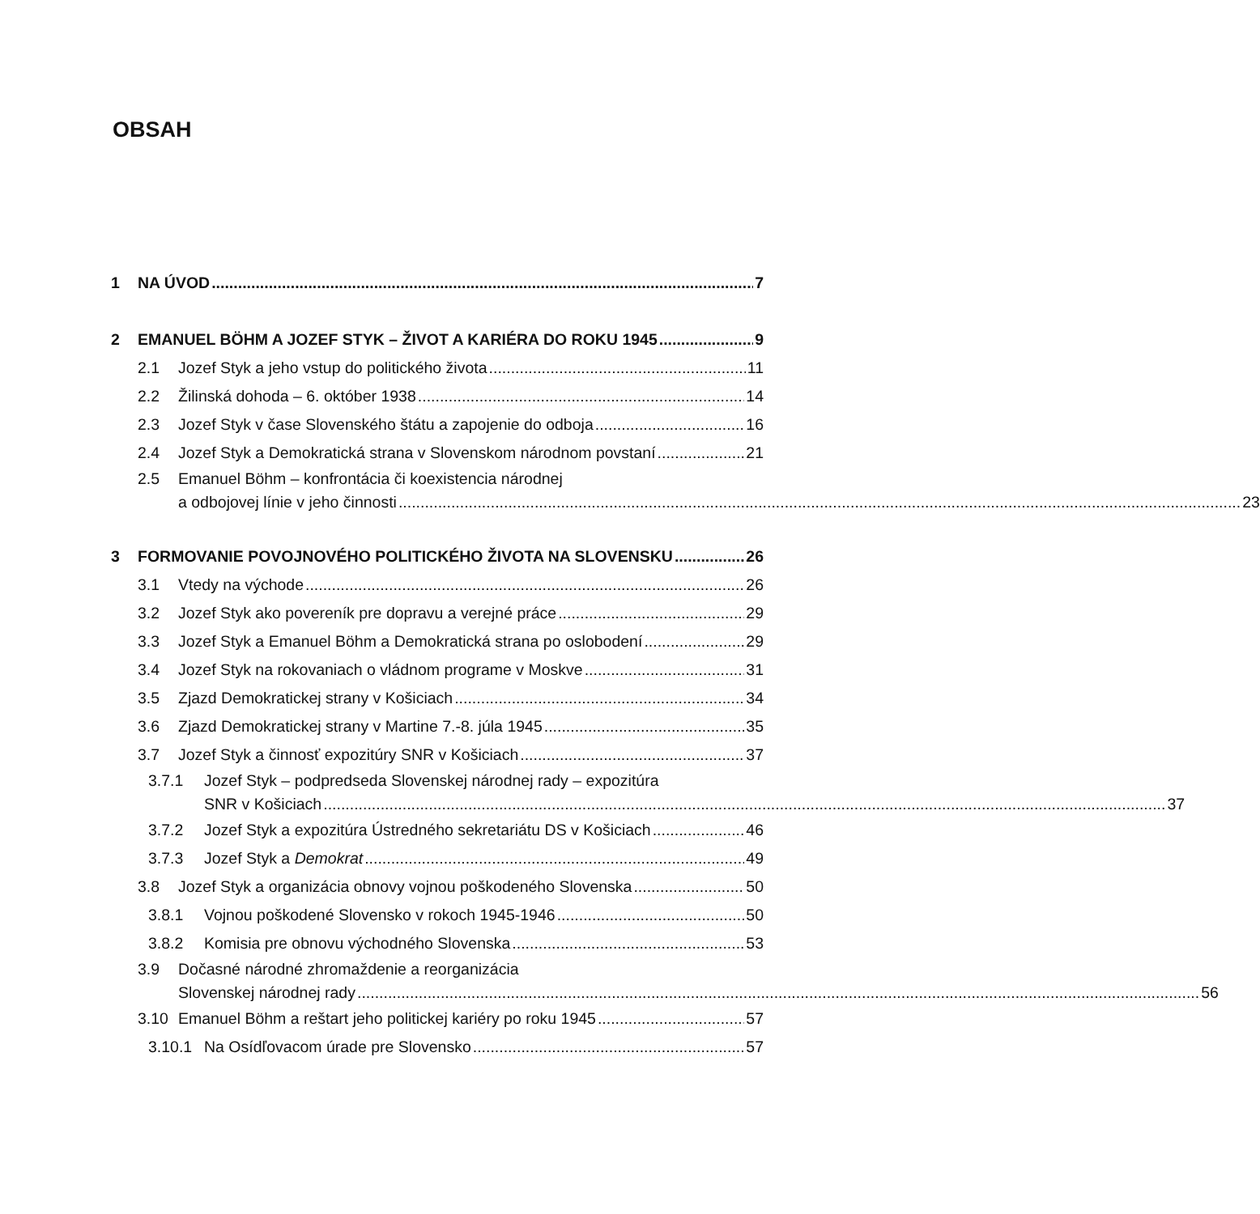OBSAH
1 NA ÚVOD 7
2 EMANUEL BÖHM A JOZEF STYK – ŽIVOT A KARIÉRA DO ROKU 1945 9
2.1 Jozef Styk a jeho vstup do politického života 11
2.2 Žilinská dohoda – 6. október 1938 14
2.3 Jozef Styk v čase Slovenského štátu a zapojenie do odboja 16
2.4 Jozef Styk a Demokratická strana v Slovenskom národnom povstaní 21
2.5 Emanuel Böhm – konfrontácia či koexistencia národnej
a odbojovej línie v jeho činnosti 23
3 FORMOVANIE POVOJNOVÉHO POLITICKÉHO ŽIVOTA NA SLOVENSKU 26
3.1 Vtedy na východe 26
3.2 Jozef Styk ako povereník pre dopravu a verejné práce 29
3.3 Jozef Styk a Emanuel Böhm a Demokratická strana po oslobodení 29
3.4 Jozef Styk na rokovaniach o vládnom programe v Moskve 31
3.5 Zjazd Demokratickej strany v Košiciach 34
3.6 Zjazd Demokratickej strany v Martine 7.-8. júla 1945 35
3.7 Jozef Styk a činnosť expozitúry SNR v Košiciach 37
3.7.1 Jozef Styk – podpredseda Slovenskej národnej rady – expozitúra
SNR v Košiciach 37
3.7.2 Jozef Styk a expozitúra Ústredného sekretariátu DS v Košiciach 46
3.7.3 Jozef Styk a Demokrat 49
3.8 Jozef Styk a organizácia obnovy vojnou poškodeného Slovenska 50
3.8.1 Vojnou poškodené Slovensko v rokoch 1945-1946 50
3.8.2 Komisia pre obnovu východného Slovenska 53
3.9 Dočasné národné zhromaždenie a reorganizácia
Slovenskej národnej rady 56
3.10 Emanuel Böhm a reštart jeho politickej kariéry po roku 1945 57
3.10.1 Na Osídľovacom úrade pre Slovensko 57